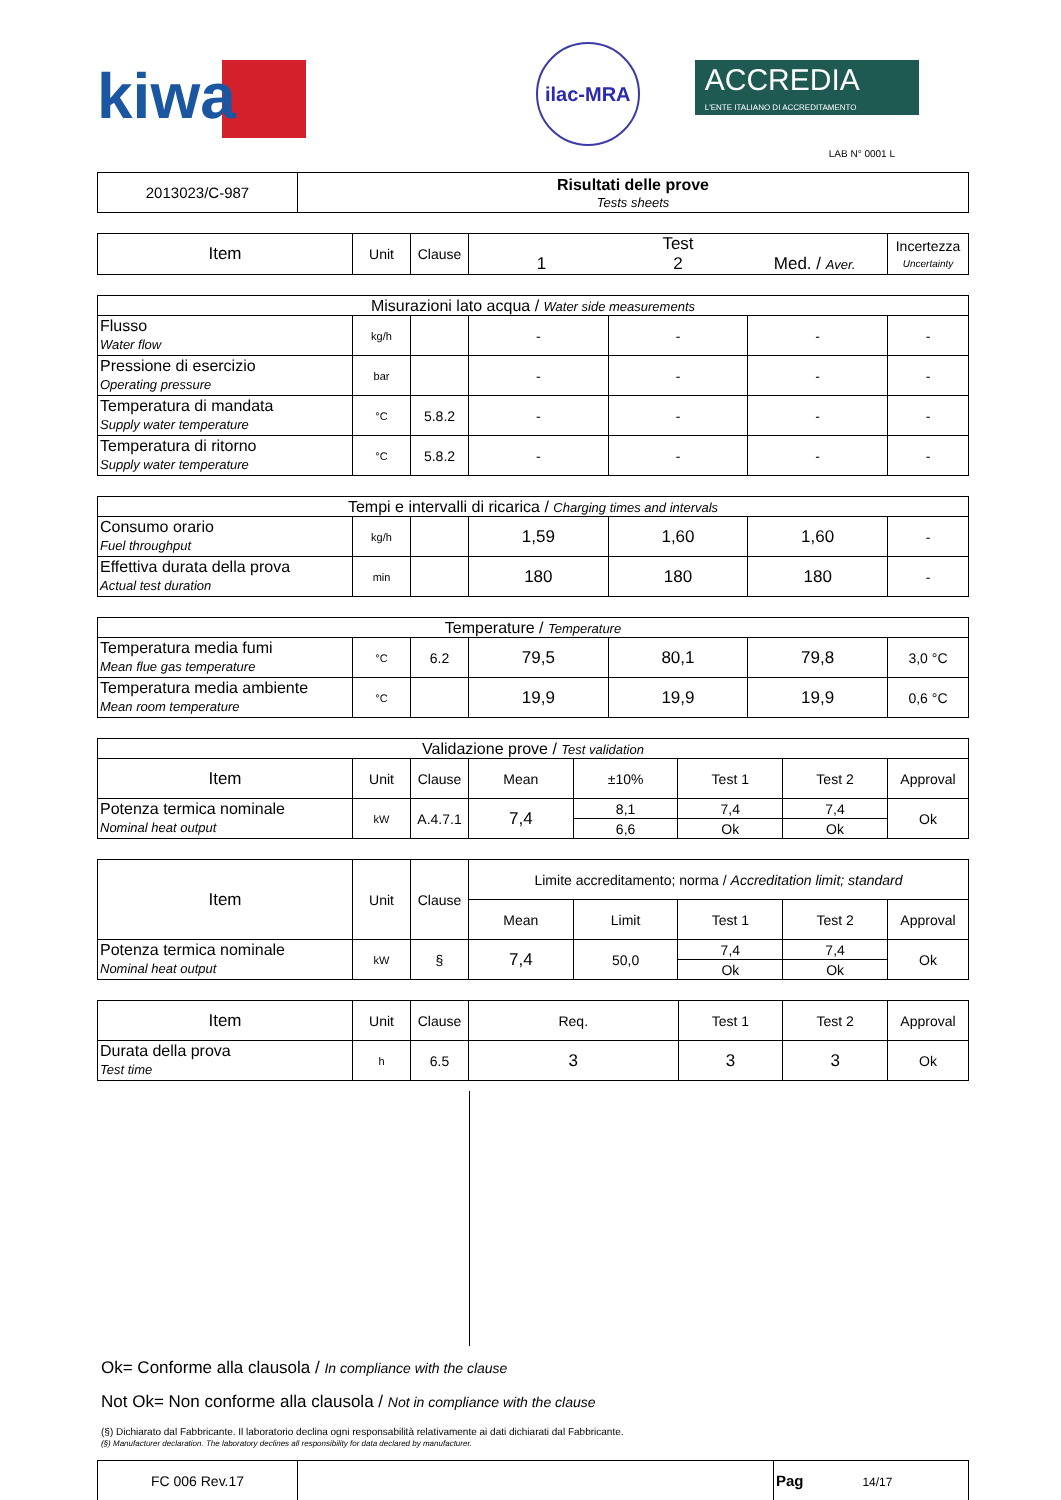kiwa
ilac-MRA
ACCREDIA
L'ENTE ITALIANO DI ACCREDITAMENTO
LAB N° 0001 L
| 2013023/C-987 | Risultati delle prove Tests sheets |
| Item | Unit | Clause | Test 1 2 Med. / Aver. | Incertezza Uncertainty |
| --- | --- | --- | --- | --- |
| Misurazioni lato acqua / Water side measurements | | | | | | |
| Flusso Water flow | kg/h | | - | - | - | - |
| Pressione di esercizio Operating pressure | bar | | - | - | - | - |
| Temperatura di mandata Supply water temperature | °C | 5.8.2 | - | - | - | - |
| Temperatura di ritorno Supply water temperature | °C | 5.8.2 | - | - | - | - |
| Tempi e intervalli di ricarica / Charging times and intervals | | | | | | |
| Consumo orario Fuel throughput | kg/h | | 1,59 | 1,60 | 1,60 | - |
| Effettiva durata della prova Actual test duration | min | | 180 | 180 | 180 | - |
| Temperature / Temperature | | | | | | |
| Temperatura media fumi Mean flue gas temperature | °C | 6.2 | 79,5 | 80,1 | 79,8 | 3,0 °C |
| Temperatura media ambiente Mean room temperature | °C | | 19,9 | 19,9 | 19,9 | 0,6 °C |
| Validazione prove / Test validation | | | | | | | |
| Item | Unit | Clause | Mean | ±10% | Test 1 | Test 2 | Approval |
| Potenza termica nominale Nominal heat output | kW | A.4.7.1 | 7,4 | 8,1 | 7,4 | 7,4 | Ok |
| | | | | 6,6 | Ok | Ok | |
| Item | Unit | Clause | Limite accreditamento; norma / Accreditation limit; standard | | | | |
| --- | --- | --- | --- | --- | --- | --- | --- |
| | | | Mean | Limit | Test 1 | Test 2 | Approval |
| Potenza termica nominale Nominal heat output | kW | § | 7,4 | 50,0 | 7,4 | 7,4 | Ok |
| | | | | | Ok | Ok | |
| Item | Unit | Clause | Req. | Test 1 | Test 2 | Approval |
| --- | --- | --- | --- | --- | --- | --- |
| Durata della prova Test time | h | 6.5 | 3 | 3 | 3 | Ok |
Ok= Conforme alla clausola / In compliance with the clause
Not Ok= Non conforme alla clausola / Not in compliance with the clause
(§) Dichiarato dal Fabbricante. Il laboratorio declina ogni responsabilità relativamente ai dati dichiarati dal Fabbricante.
(§) Manufacturer declaration. The laboratory declines all responsibility for data declared by manufacturer.
| FC 006 Rev.17 | | Pag 14/17 |